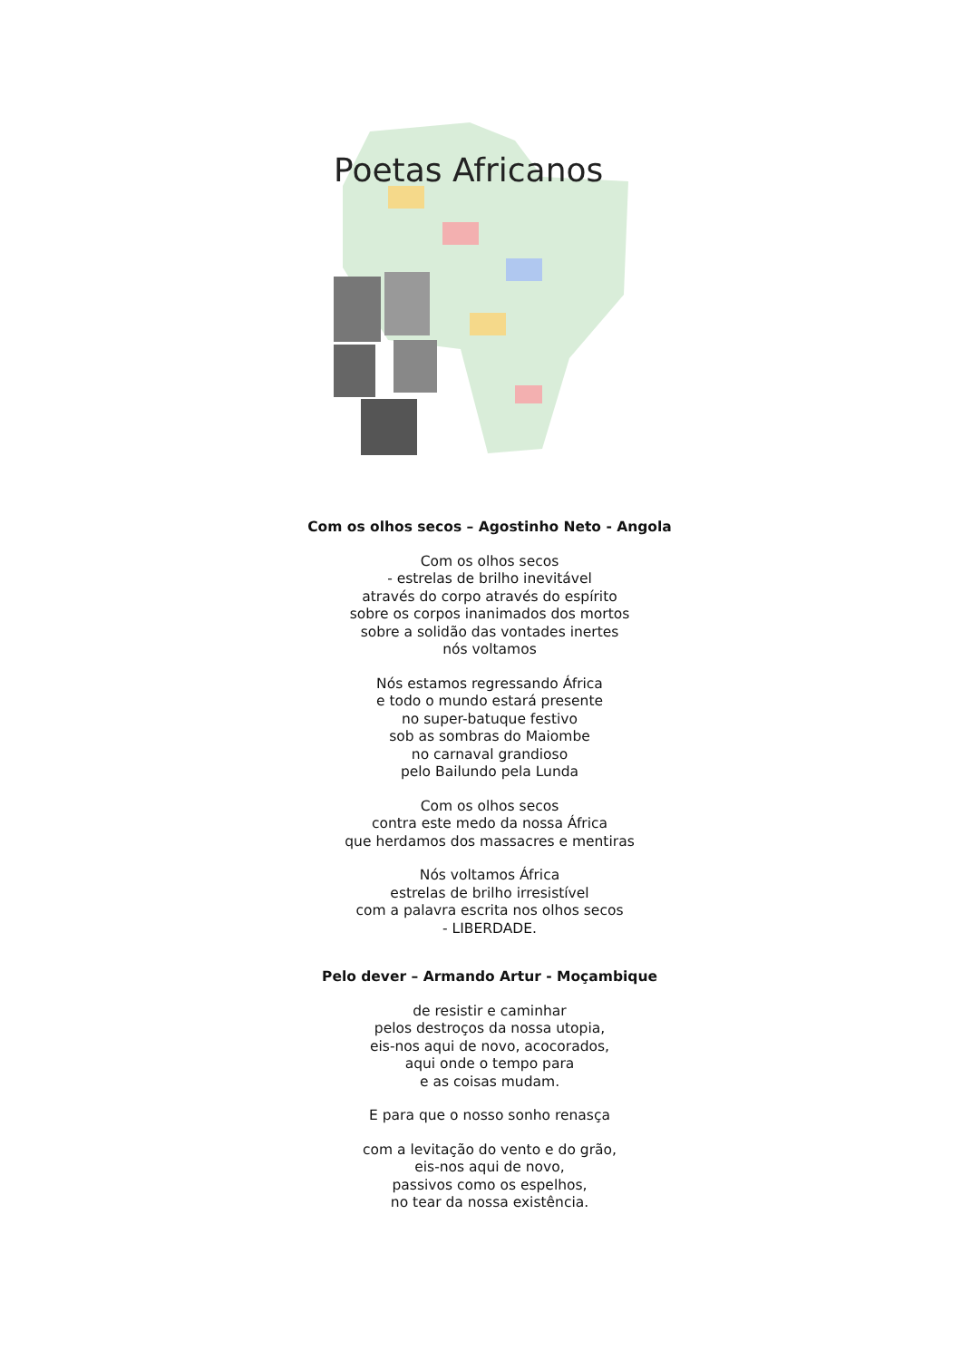Poetas Africanos
Com os olhos secos – Agostinho Neto - Angola
Com os olhos secos
- estrelas de brilho inevitável
através do corpo através do espírito
sobre os corpos inanimados dos mortos
sobre a solidão das vontades inertes
nós voltamos
Nós estamos regressando África
e todo o mundo estará presente
no super-batuque festivo
sob as sombras do Maiombe
no carnaval grandioso
pelo Bailundo pela Lunda
Com os olhos secos
contra este medo da nossa África
que herdamos dos massacres e mentiras
Nós voltamos África
estrelas de brilho irresistível
com a palavra escrita nos olhos secos
- LIBERDADE.
Pelo dever – Armando Artur - Moçambique
de resistir e caminhar
pelos destroços da nossa utopia,
eis-nos aqui de novo, acocorados,
aqui onde o tempo para
e as coisas mudam.
E para que o nosso sonho renasça
com a levitação do vento e do grão,
eis-nos aqui de novo,
passivos como os espelhos,
no tear da nossa existência.